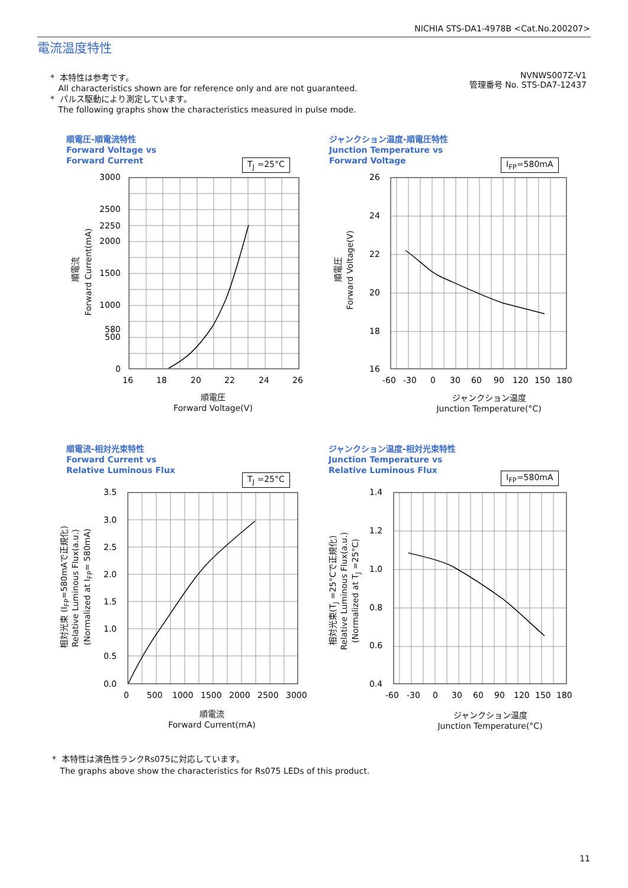NICHIA STS-DA1-4978B <Cat.No.200207>
電流温度特性
* 本特性は参考です。
All characteristics shown are for reference only and are not guaranteed.
* パルス駆動により測定しています。
The following graphs show the characteristics measured in pulse mode.
NVNWS007Z-V1
管理番号 No. STS-DA7-12437
順電圧-順電流特性
Forward Voltage vs
Forward Current
T<sub>J</sub> =25°C
3000
2500
2250
2000
1500
1000
580
500
0
16
18
20
22
24
26
順電流
Forward Current(mA)
順電圧
Forward Voltage(V)
ジャンクション温度-順電圧特性
Junction Temperature vs
Forward Voltage
I<sub>FP</sub>=580mA
26
24
22
20
18
16
-60
-30
0
30
60
90
120
150
180
順電圧
Forward Voltage(V)
ジャンクション温度
Junction Temperature(°C)
順電流-相対光束特性
Forward Current vs
Relative Luminous Flux
T<sub>J</sub> =25°C
3.5
3.0
2.5
2.0
1.5
1.0
0.5
0.0
0
500
1000
1500
2000
2500
3000
相対光束 (I<sub>FP</sub>=580mAで正規化) Relative Luminous Flux(a.u.) (Normalized at I<sub>FP</sub>= 580mA)
順電流
Forward Current(mA)
ジャンクション温度-相対光束特性
Junction Temperature vs
Relative Luminous Flux
I<sub>FP</sub>=580mA
1.4
1.2
1.0
0.8
0.6
0.4
-60
-30
0
30
60
90
120
150
180
相対光束(T<sub>J</sub> =25°Cで正規化) Relative Luminous Flux(a.u.)
(Normalized at T<sub>J</sub> =25°C)
ジャンクション温度
Junction Temperature(°C)
* 本特性は演色性ランクRs075に対応しています。
The graphs above show the characteristics for Rs075 LEDs of this product.
11